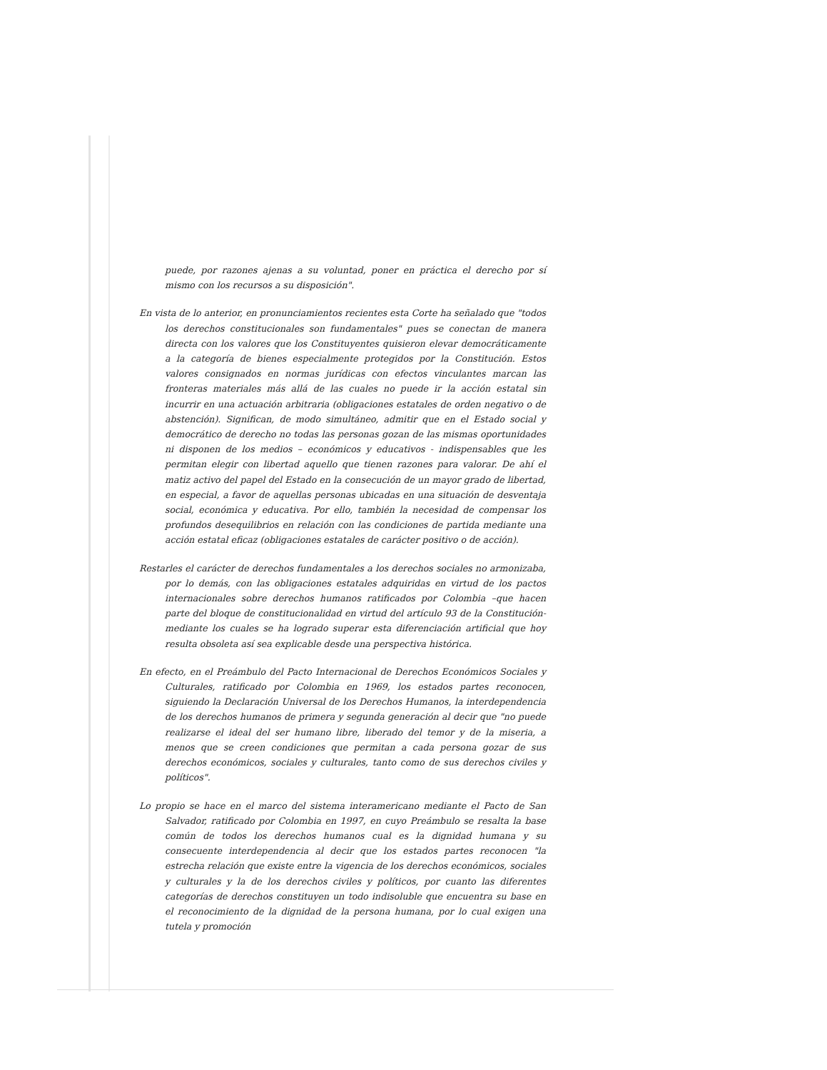puede, por razones ajenas a su voluntad, poner en práctica el derecho por sí mismo con los recursos a su disposición".
En vista de lo anterior, en pronunciamientos recientes esta Corte ha señalado que "todos los derechos constitucionales son fundamentales" pues se conectan de manera directa con los valores que los Constituyentes quisieron elevar democráticamente a la categoría de bienes especialmente protegidos por la Constitución. Estos valores consignados en normas jurídicas con efectos vinculantes marcan las fronteras materiales más allá de las cuales no puede ir la acción estatal sin incurrir en una actuación arbitraria (obligaciones estatales de orden negativo o de abstención). Significan, de modo simultáneo, admitir que en el Estado social y democrático de derecho no todas las personas gozan de las mismas oportunidades ni disponen de los medios – económicos y educativos - indispensables que les permitan elegir con libertad aquello que tienen razones para valorar. De ahí el matiz activo del papel del Estado en la consecución de un mayor grado de libertad, en especial, a favor de aquellas personas ubicadas en una situación de desventaja social, económica y educativa. Por ello, también la necesidad de compensar los profundos desequilibrios en relación con las condiciones de partida mediante una acción estatal eficaz (obligaciones estatales de carácter positivo o de acción).
Restarles el carácter de derechos fundamentales a los derechos sociales no armonizaba, por lo demás, con las obligaciones estatales adquiridas en virtud de los pactos internacionales sobre derechos humanos ratificados por Colombia –que hacen parte del bloque de constitucionalidad en virtud del artículo 93 de la Constitución- mediante los cuales se ha logrado superar esta diferenciación artificial que hoy resulta obsoleta así sea explicable desde una perspectiva histórica.
En efecto, en el Preámbulo del Pacto Internacional de Derechos Económicos Sociales y Culturales, ratificado por Colombia en 1969, los estados partes reconocen, siguiendo la Declaración Universal de los Derechos Humanos, la interdependencia de los derechos humanos de primera y segunda generación al decir que "no puede realizarse el ideal del ser humano libre, liberado del temor y de la miseria, a menos que se creen condiciones que permitan a cada persona gozar de sus derechos económicos, sociales y culturales, tanto como de sus derechos civiles y políticos".
Lo propio se hace en el marco del sistema interamericano mediante el Pacto de San Salvador, ratificado por Colombia en 1997, en cuyo Preámbulo se resalta la base común de todos los derechos humanos cual es la dignidad humana y su consecuente interdependencia al decir que los estados partes reconocen "la estrecha relación que existe entre la vigencia de los derechos económicos, sociales y culturales y la de los derechos civiles y políticos, por cuanto las diferentes categorías de derechos constituyen un todo indisoluble que encuentra su base en el reconocimiento de la dignidad de la persona humana, por lo cual exigen una tutela y promoción